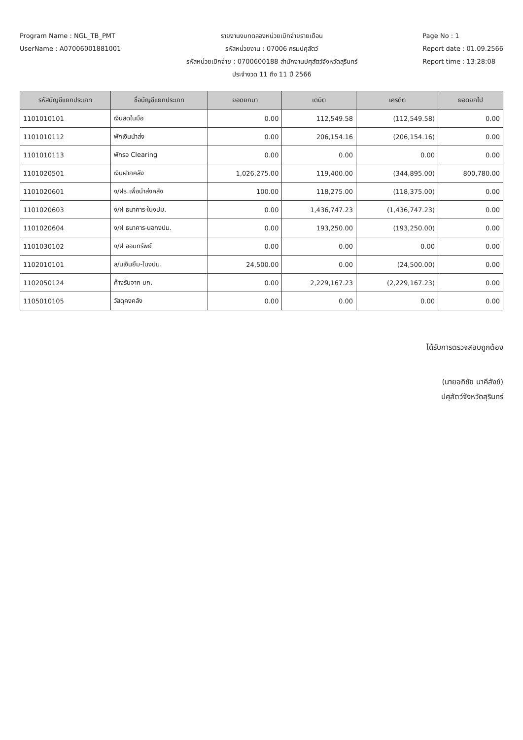Program Name : NGL_TB_PMT
UserName : A07006001881001
รายงานงบทดลองหน่วยเบิกจ่ายรายเดือน
รหัสหน่วยงาน : 07006 กรมปศุสัตว์
รหัสหน่วยเบิกจ่าย : 0700600188 สำนักงานปศุสัตว์จังหวัดสุรินทร์
ประจำงวด 11 ถึง 11 ปี 2566
Page No : 1
Report date : 01.09.2566
Report time : 13:28:08
| รหัสบัญชีแยกประเภท | ชื่อบัญชีแยกประเภท | ยอดยกมา | เดบิต | เครดิต | ยอดยกไป |
| --- | --- | --- | --- | --- | --- |
| 1101010101 | เงินสดในมือ | 0.00 | 112,549.58 | (112,549.58) | 0.00 |
| 1101010112 | พักเงินนำส่ง | 0.00 | 206,154.16 | (206,154.16) | 0.00 |
| 1101010113 | พักรอ Clearing | 0.00 | 0.00 | 0.00 | 0.00 |
| 1101020501 | เงินฝากคลัง | 1,026,275.00 | 119,400.00 | (344,895.00) | 800,780.00 |
| 1101020601 | ง/ฝธ.เพื่อนำส่งคลัง | 100.00 | 118,275.00 | (118,375.00) | 0.00 |
| 1101020603 | ง/ฝ ธนาคาร-ในงปม. | 0.00 | 1,436,747.23 | (1,436,747.23) | 0.00 |
| 1101020604 | ง/ฝ ธนาคาร-นอกงปม. | 0.00 | 193,250.00 | (193,250.00) | 0.00 |
| 1101030102 | ง/ฝ ออมทรัพย์ | 0.00 | 0.00 | 0.00 | 0.00 |
| 1102010101 | ล/นเงินยืม-ในงปม. | 24,500.00 | 0.00 | (24,500.00) | 0.00 |
| 1102050124 | ค้างรับจาก บก. | 0.00 | 2,229,167.23 | (2,229,167.23) | 0.00 |
| 1105010105 | วัสดุคงคลัง | 0.00 | 0.00 | 0.00 | 0.00 |
ได้รับการตรวจสอบถูกต้อง
(นายอภิชัย นาคีสังข์)
ปศุสัตว์จังหวัดสุรินทร์